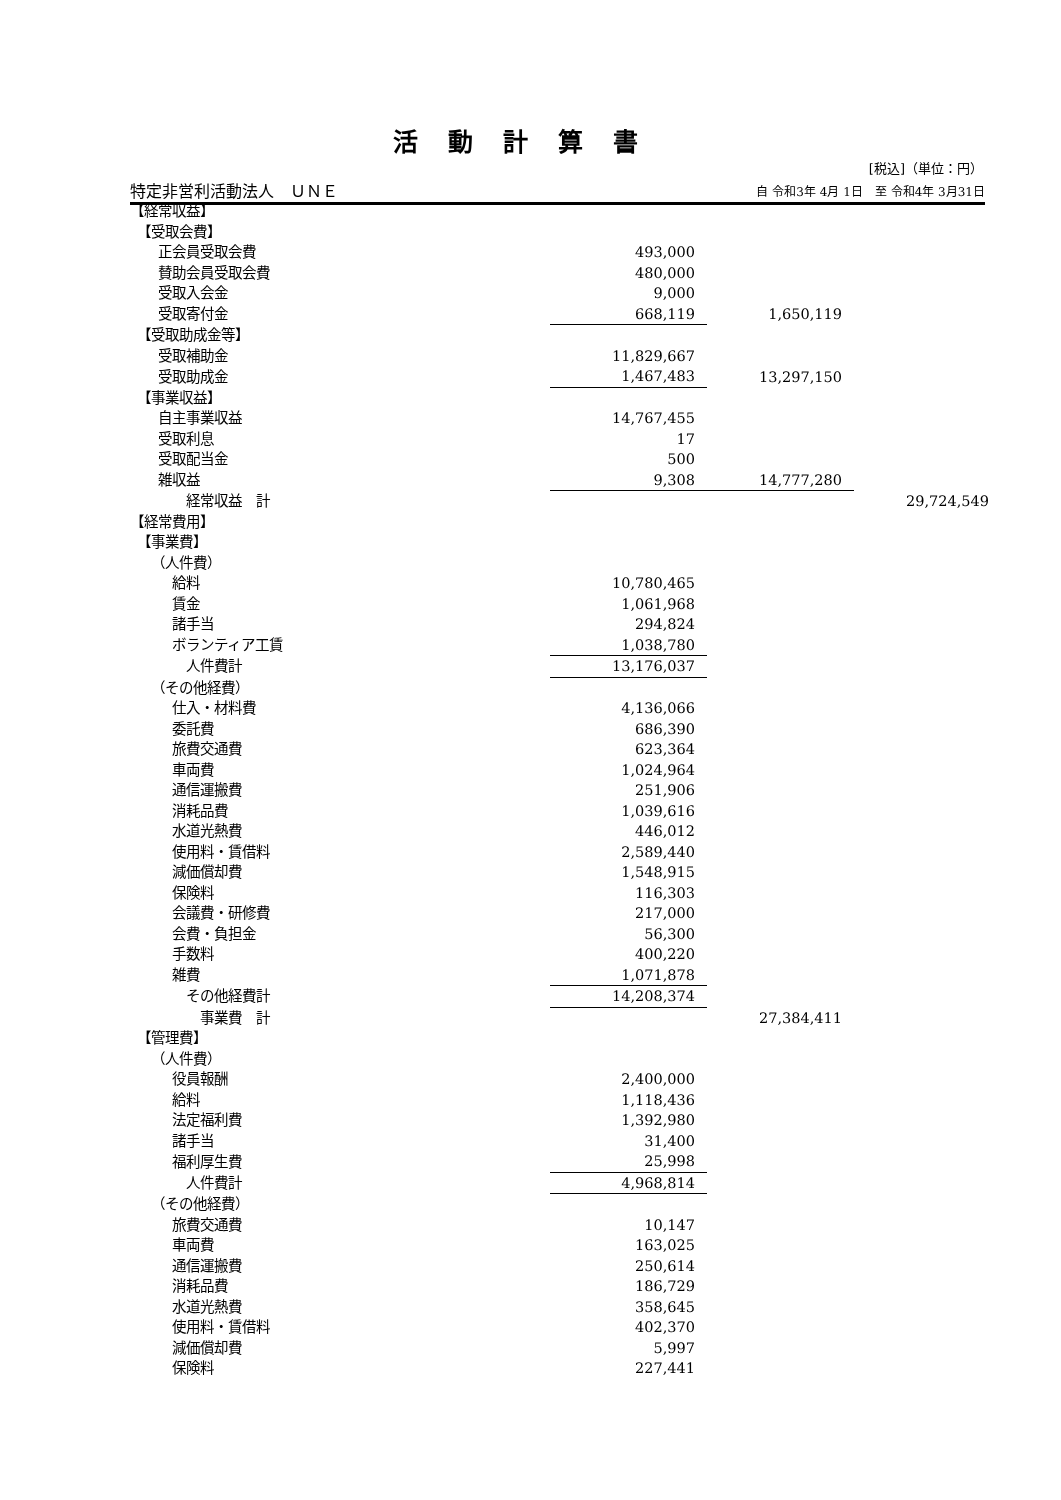活動計算書
[税込]（単位：円）
特定非営利活動法人　ＵＮＥ 自 令和3年 4月 1日　至 令和4年 3月31日
| 【経常収益】 | | | |
| 【受取会費】 | | | |
| 正会員受取会費 | 493,000 | | |
| 賛助会員受取会費 | 480,000 | | |
| 受取入会金 | 9,000 | | |
| 受取寄付金 | 668,119 | 1,650,119 | |
| 【受取助成金等】 | | | |
| 受取補助金 | 11,829,667 | | |
| 受取助成金 | 1,467,483 | 13,297,150 | |
| 【事業収益】 | | | |
| 自主事業収益 | 14,767,455 | | |
| 受取利息 | 17 | | |
| 受取配当金 | 500 | | |
| 雑収益 | 9,308 | 14,777,280 | |
| 経常収益 計 | | | 29,724,549 |
| 【経常費用】 | | | |
| 【事業費】 | | | |
| （人件費） | | | |
| 給料 | 10,780,465 | | |
| 賃金 | 1,061,968 | | |
| 諸手当 | 294,824 | | |
| ボランティア工賃 | 1,038,780 | | |
| 人件費計 | 13,176,037 | | |
| （その他経費） | | | |
| 仕入・材料費 | 4,136,066 | | |
| 委託費 | 686,390 | | |
| 旅費交通費 | 623,364 | | |
| 車両費 | 1,024,964 | | |
| 通信運搬費 | 251,906 | | |
| 消耗品費 | 1,039,616 | | |
| 水道光熱費 | 446,012 | | |
| 使用料・賃借料 | 2,589,440 | | |
| 減価償却費 | 1,548,915 | | |
| 保険料 | 116,303 | | |
| 会議費・研修費 | 217,000 | | |
| 会費・負担金 | 56,300 | | |
| 手数料 | 400,220 | | |
| 雑費 | 1,071,878 | | |
| その他経費計 | 14,208,374 | | |
| 事業費 計 | | 27,384,411 | |
| 【管理費】 | | | |
| （人件費） | | | |
| 役員報酬 | 2,400,000 | | |
| 給料 | 1,118,436 | | |
| 法定福利費 | 1,392,980 | | |
| 諸手当 | 31,400 | | |
| 福利厚生費 | 25,998 | | |
| 人件費計 | 4,968,814 | | |
| （その他経費） | | | |
| 旅費交通費 | 10,147 | | |
| 車両費 | 163,025 | | |
| 通信運搬費 | 250,614 | | |
| 消耗品費 | 186,729 | | |
| 水道光熱費 | 358,645 | | |
| 使用料・賃借料 | 402,370 | | |
| 減価償却費 | 5,997 | | |
| 保険料 | 227,441 | | |